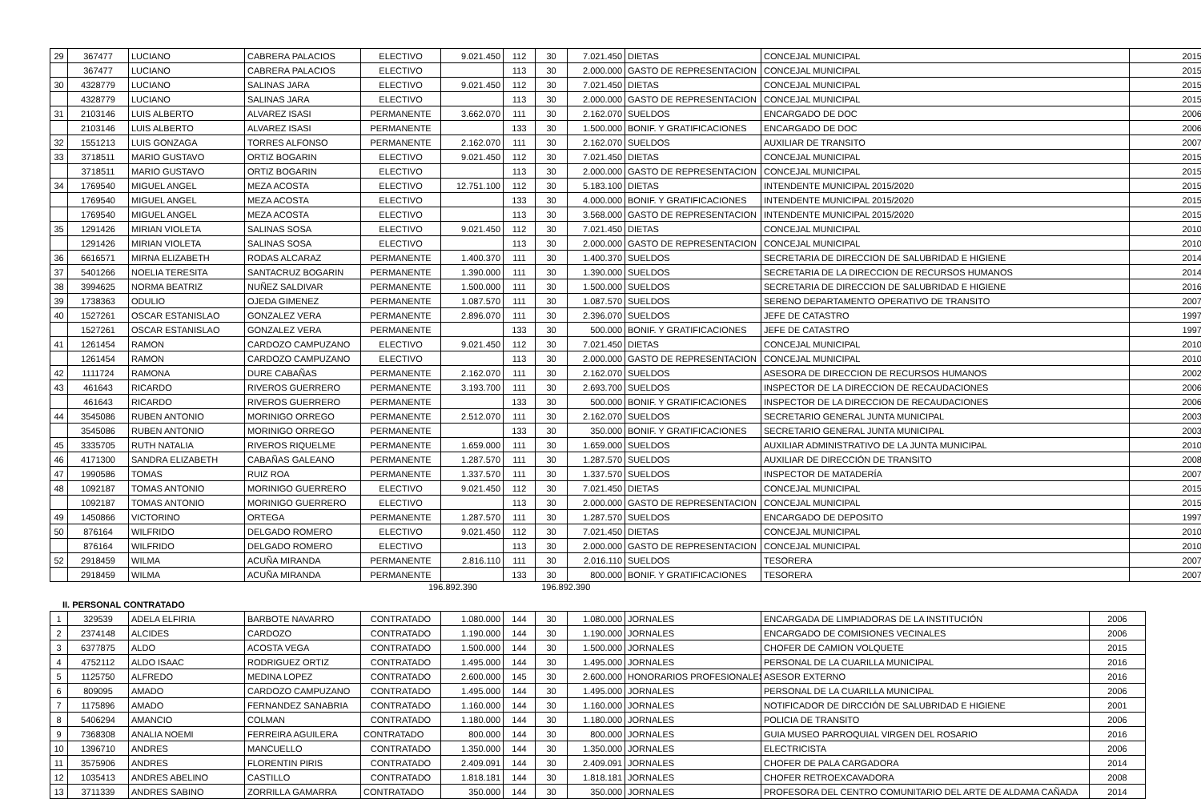| 29 | 367477 | LUCIANO | CABRERA PALACIOS | ELECTIVO | 9.021.450 | 112 | 30 | 7.021.450 | DIETAS | CONCEJAL MUNICIPAL | 2015 |
| | 367477 | LUCIANO | CABRERA PALACIOS | ELECTIVO | | 113 | 30 | 2.000.000 | GASTO DE REPRESENTACION | CONCEJAL MUNICIPAL | 2015 |
| 30 | 4328779 | LUCIANO | SALINAS JARA | ELECTIVO | 9.021.450 | 112 | 30 | 7.021.450 | DIETAS | CONCEJAL MUNICIPAL | 2015 |
| | 4328779 | LUCIANO | SALINAS JARA | ELECTIVO | | 113 | 30 | 2.000.000 | GASTO DE REPRESENTACION | CONCEJAL MUNICIPAL | 2015 |
| 31 | 2103146 | LUIS ALBERTO | ALVAREZ ISASI | PERMANENTE | 3.662.070 | 111 | 30 | 2.162.070 | SUELDOS | ENCARGADO DE DOC | 2006 |
| | 2103146 | LUIS ALBERTO | ALVAREZ ISASI | PERMANENTE | | 133 | 30 | 1.500.000 | BONIF. Y GRATIFICACIONES | ENCARGADO DE DOC | 2006 |
| 32 | 1551213 | LUIS GONZAGA | TORRES ALFONSO | PERMANENTE | 2.162.070 | 111 | 30 | 2.162.070 | SUELDOS | AUXILIAR DE TRANSITO | 2007 |
| 33 | 3718511 | MARIO GUSTAVO | ORTIZ BOGARIN | ELECTIVO | 9.021.450 | 112 | 30 | 7.021.450 | DIETAS | CONCEJAL MUNICIPAL | 2015 |
| | 3718511 | MARIO GUSTAVO | ORTIZ BOGARIN | ELECTIVO | | 113 | 30 | 2.000.000 | GASTO DE REPRESENTACION | CONCEJAL MUNICIPAL | 2015 |
| 34 | 1769540 | MIGUEL ANGEL | MEZA ACOSTA | ELECTIVO | 12.751.100 | 112 | 30 | 5.183.100 | DIETAS | INTENDENTE MUNICIPAL 2015/2020 | 2015 |
| | 1769540 | MIGUEL ANGEL | MEZA ACOSTA | ELECTIVO | | 133 | 30 | 4.000.000 | BONIF. Y GRATIFICACIONES | INTENDENTE MUNICIPAL 2015/2020 | 2015 |
| | 1769540 | MIGUEL ANGEL | MEZA ACOSTA | ELECTIVO | | 113 | 30 | 3.568.000 | GASTO DE REPRESENTACION | INTENDENTE MUNICIPAL 2015/2020 | 2015 |
| 35 | 1291426 | MIRIAN VIOLETA | SALINAS SOSA | ELECTIVO | 9.021.450 | 112 | 30 | 7.021.450 | DIETAS | CONCEJAL MUNICIPAL | 2010 |
| | 1291426 | MIRIAN VIOLETA | SALINAS SOSA | ELECTIVO | | 113 | 30 | 2.000.000 | GASTO DE REPRESENTACION | CONCEJAL MUNICIPAL | 2010 |
| 36 | 6616571 | MIRNA ELIZABETH | RODAS ALCARAZ | PERMANENTE | 1.400.370 | 111 | 30 | 1.400.370 | SUELDOS | SECRETARIA DE DIRECCION DE SALUBRIDAD E HIGIENE | 2014 |
| 37 | 5401266 | NOELIA TERESITA | SANTACRUZ BOGARIN | PERMANENTE | 1.390.000 | 111 | 30 | 1.390.000 | SUELDOS | SECRETARIA DE LA DIRECCION DE RECURSOS HUMANOS | 2014 |
| 38 | 3994625 | NORMA BEATRIZ | NUÑEZ SALDIVAR | PERMANENTE | 1.500.000 | 111 | 30 | 1.500.000 | SUELDOS | SECRETARIA DE DIRECCION DE SALUBRIDAD E HIGIENE | 2016 |
| 39 | 1738363 | ODULIO | OJEDA GIMENEZ | PERMANENTE | 1.087.570 | 111 | 30 | 1.087.570 | SUELDOS | SERENO DEPARTAMENTO OPERATIVO DE TRANSITO | 2007 |
| 40 | 1527261 | OSCAR ESTANISLAO | GONZALEZ VERA | PERMANENTE | 2.896.070 | 111 | 30 | 2.396.070 | SUELDOS | JEFE DE CATASTRO | 1997 |
| | 1527261 | OSCAR ESTANISLAO | GONZALEZ VERA | PERMANENTE | | 133 | 30 | 500.000 | BONIF. Y GRATIFICACIONES | JEFE DE CATASTRO | 1997 |
| 41 | 1261454 | RAMON | CARDOZO CAMPUZANO | ELECTIVO | 9.021.450 | 112 | 30 | 7.021.450 | DIETAS | CONCEJAL MUNICIPAL | 2010 |
| | 1261454 | RAMON | CARDOZO CAMPUZANO | ELECTIVO | | 113 | 30 | 2.000.000 | GASTO DE REPRESENTACION | CONCEJAL MUNICIPAL | 2010 |
| 42 | 1111724 | RAMONA | DURE CABAÑAS | PERMANENTE | 2.162.070 | 111 | 30 | 2.162.070 | SUELDOS | ASESORA DE DIRECCION DE RECURSOS HUMANOS | 2002 |
| 43 | 461643 | RICARDO | RIVEROS GUERRERO | PERMANENTE | 3.193.700 | 111 | 30 | 2.693.700 | SUELDOS | INSPECTOR DE LA DIRECCION DE RECAUDACIONES | 2006 |
| | 461643 | RICARDO | RIVEROS GUERRERO | PERMANENTE | | 133 | 30 | 500.000 | BONIF. Y GRATIFICACIONES | INSPECTOR DE LA DIRECCION DE RECAUDACIONES | 2006 |
| 44 | 3545086 | RUBEN ANTONIO | MORINIGO ORREGO | PERMANENTE | 2.512.070 | 111 | 30 | 2.162.070 | SUELDOS | SECRETARIO GENERAL JUNTA MUNICIPAL | 2003 |
| | 3545086 | RUBEN ANTONIO | MORINIGO ORREGO | PERMANENTE | | 133 | 30 | 350.000 | BONIF. Y GRATIFICACIONES | SECRETARIO GENERAL JUNTA MUNICIPAL | 2003 |
| 45 | 3335705 | RUTH NATALIA | RIVEROS RIQUELME | PERMANENTE | 1.659.000 | 111 | 30 | 1.659.000 | SUELDOS | AUXILIAR ADMINISTRATIVO DE LA JUNTA MUNICIPAL | 2010 |
| 46 | 4171300 | SANDRA ELIZABETH | CABAÑAS GALEANO | PERMANENTE | 1.287.570 | 111 | 30 | 1.287.570 | SUELDOS | AUXILIAR DE DIRECCIÓN DE TRANSITO | 2008 |
| 47 | 1990586 | TOMAS | RUIZ ROA | PERMANENTE | 1.337.570 | 111 | 30 | 1.337.570 | SUELDOS | INSPECTOR DE MATADERÍA | 2007 |
| 48 | 1092187 | TOMAS ANTONIO | MORINIGO GUERRERO | ELECTIVO | 9.021.450 | 112 | 30 | 7.021.450 | DIETAS | CONCEJAL MUNICIPAL | 2015 |
| | 1092187 | TOMAS ANTONIO | MORINIGO GUERRERO | ELECTIVO | | 113 | 30 | 2.000.000 | GASTO DE REPRESENTACION | CONCEJAL MUNICIPAL | 2015 |
| 49 | 1450866 | VICTORINO | ORTEGA | PERMANENTE | 1.287.570 | 111 | 30 | 1.287.570 | SUELDOS | ENCARGADO DE DEPOSITO | 1997 |
| 50 | 876164 | WILFRIDO | DELGADO ROMERO | ELECTIVO | 9.021.450 | 112 | 30 | 7.021.450 | DIETAS | CONCEJAL MUNICIPAL | 2010 |
| | 876164 | WILFRIDO | DELGADO ROMERO | ELECTIVO | | 113 | 30 | 2.000.000 | GASTO DE REPRESENTACION | CONCEJAL MUNICIPAL | 2010 |
| 52 | 2918459 | WILMA | ACUÑA MIRANDA | PERMANENTE | 2.816.110 | 111 | 30 | 2.016.110 | SUELDOS | TESORERA | 2007 |
| | 2918459 | WILMA | ACUÑA MIRANDA | PERMANENTE | | 133 | 30 | 800.000 | BONIF. Y GRATIFICACIONES | TESORERA | 2007 |
196.892.390 196.892.390
II. PERSONAL CONTRATADO
| 1 | 329539 | ADELA ELFIRIA | BARBOTE NAVARRO | CONTRATADO | 1.080.000 | 144 | 30 | 1.080.000 | JORNALES | ENCARGADA DE LIMPIADORAS DE LA INSTITUCIÓN | 2006 |
| 2 | 2374148 | ALCIDES | CARDOZO | CONTRATADO | 1.190.000 | 144 | 30 | 1.190.000 | JORNALES | ENCARGADO DE COMISIONES VECINALES | 2006 |
| 3 | 6377875 | ALDO | ACOSTA VEGA | CONTRATADO | 1.500.000 | 144 | 30 | 1.500.000 | JORNALES | CHOFER DE CAMION VOLQUETE | 2015 |
| 4 | 4752112 | ALDO ISAAC | RODRIGUEZ ORTIZ | CONTRATADO | 1.495.000 | 144 | 30 | 1.495.000 | JORNALES | PERSONAL DE LA CUARILLA MUNICIPAL | 2016 |
| 5 | 1125750 | ALFREDO | MEDINA LOPEZ | CONTRATADO | 2.600.000 | 145 | 30 | 2.600.000 | HONORARIOS PROFESIONALES | ASESOR EXTERNO | 2016 |
| 6 | 809095 | AMADO | CARDOZO CAMPUZANO | CONTRATADO | 1.495.000 | 144 | 30 | 1.495.000 | JORNALES | PERSONAL DE LA CUARILLA MUNICIPAL | 2006 |
| 7 | 1175896 | AMADO | FERNANDEZ SANABRIA | CONTRATADO | 1.160.000 | 144 | 30 | 1.160.000 | JORNALES | NOTIFICADOR DE DIRCCIÓN DE SALUBRIDAD E HIGIENE | 2001 |
| 8 | 5406294 | AMANCIO | COLMAN | CONTRATADO | 1.180.000 | 144 | 30 | 1.180.000 | JORNALES | POLICIA DE TRANSITO | 2006 |
| 9 | 7368308 | ANALIA NOEMI | FERREIRA AGUILERA | CONTRATADO | 800.000 | 144 | 30 | 800.000 | JORNALES | GUIA MUSEO PARROQUIAL VIRGEN DEL ROSARIO | 2016 |
| 10 | 1396710 | ANDRES | MANCUELLO | CONTRATADO | 1.350.000 | 144 | 30 | 1.350.000 | JORNALES | ELECTRICISTA | 2006 |
| 11 | 3575906 | ANDRES | FLORENTIN PIRIS | CONTRATADO | 2.409.091 | 144 | 30 | 2.409.091 | JORNALES | CHOFER DE PALA CARGADORA | 2014 |
| 12 | 1035413 | ANDRES ABELINO | CASTILLO | CONTRATADO | 1.818.181 | 144 | 30 | 1.818.181 | JORNALES | CHOFER RETROEXCAVADORA | 2008 |
| 13 | 3711339 | ANDRES SABINO | ZORRILLA GAMARRA | CONTRATADO | 350.000 | 144 | 30 | 350.000 | JORNALES | PROFESORA DEL CENTRO COMUNITARIO DEL ARTE DE ALDAMA CAÑADA | 2014 |